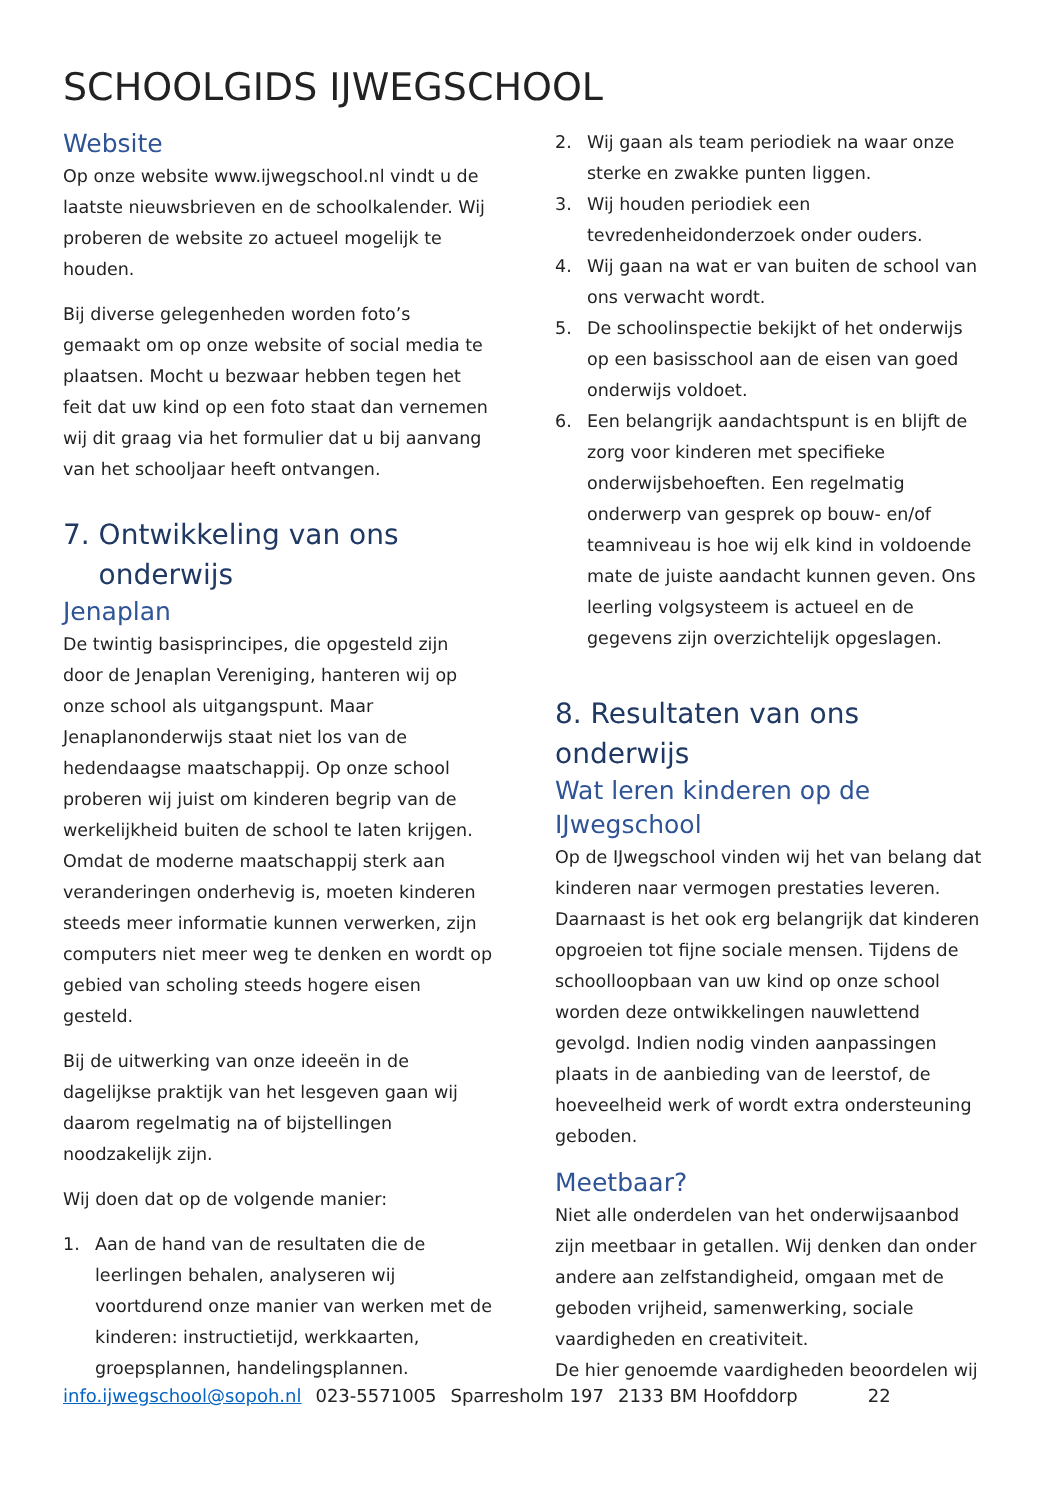SCHOOLGIDS IJWEGSCHOOL
Website
Op onze website www.ijwegschool.nl vindt u de laatste nieuwsbrieven en de schoolkalender. Wij proberen de website zo actueel mogelijk te houden.
Bij diverse gelegenheden worden foto’s gemaakt om op onze website of social media te plaatsen. Mocht u bezwaar hebben tegen het feit dat uw kind op een foto staat dan vernemen wij dit graag via het formulier dat u bij aanvang van het schooljaar heeft ontvangen.
7. Ontwikkeling van ons
onderwijs
Jenaplan
De twintig basisprincipes, die opgesteld zijn door de Jenaplan Vereniging, hanteren wij op onze school als uitgangspunt. Maar Jenaplanonderwijs staat niet los van de hedendaagse maatschappij. Op onze school proberen wij juist om kinderen begrip van de werkelijkheid buiten de school te laten krijgen. Omdat de moderne maatschappij sterk aan veranderingen onderhevig is, moeten kinderen steeds meer informatie kunnen verwerken, zijn computers niet meer weg te denken en wordt op gebied van scholing steeds hogere eisen gesteld.
Bij de uitwerking van onze ideeën in de dagelijkse praktijk van het lesgeven gaan wij daarom regelmatig na of bijstellingen noodzakelijk zijn.
Wij doen dat op de volgende manier:
1. Aan de hand van de resultaten die de leerlingen behalen, analyseren wij voortdurend onze manier van werken met de kinderen: instructietijd, werkkaarten, groepsplannen, handelingsplannen.
2. Wij gaan als team periodiek na waar onze sterke en zwakke punten liggen.
3. Wij houden periodiek een tevredenheidonderzoek onder ouders.
4. Wij gaan na wat er van buiten de school van ons verwacht wordt.
5. De schoolinspectie bekijkt of het onderwijs op een basisschool aan de eisen van goed onderwijs voldoet.
6. Een belangrijk aandachtspunt is en blijft de zorg voor kinderen met specifieke onderwijsbehoeften. Een regelmatig onderwerp van gesprek op bouw- en/of teamniveau is hoe wij elk kind in voldoende mate de juiste aandacht kunnen geven. Ons leerling volgsysteem is actueel en de gegevens zijn overzichtelijk opgeslagen.
8. Resultaten van ons onderwijs
Wat leren kinderen op de IJwegschool
Op de IJwegschool vinden wij het van belang dat kinderen naar vermogen prestaties leveren. Daarnaast is het ook erg belangrijk dat kinderen opgroeien tot fijne sociale mensen. Tijdens de schoolloopbaan van uw kind op onze school worden deze ontwikkelingen nauwlettend gevolgd. Indien nodig vinden aanpassingen plaats in de aanbieding van de leerstof, de hoeveelheid werk of wordt extra ondersteuning geboden.
Meetbaar?
Niet alle onderdelen van het onderwijsaanbod zijn meetbaar in getallen. Wij denken dan onder andere aan zelfstandigheid, omgaan met de geboden vrijheid, samenwerking, sociale vaardigheden en creativiteit.
De hier genoemde vaardigheden beoordelen wij
info.ijwegschool@sopoh.nl 023-5571005 Sparresholm 197 2133 BM Hoofddorp 22